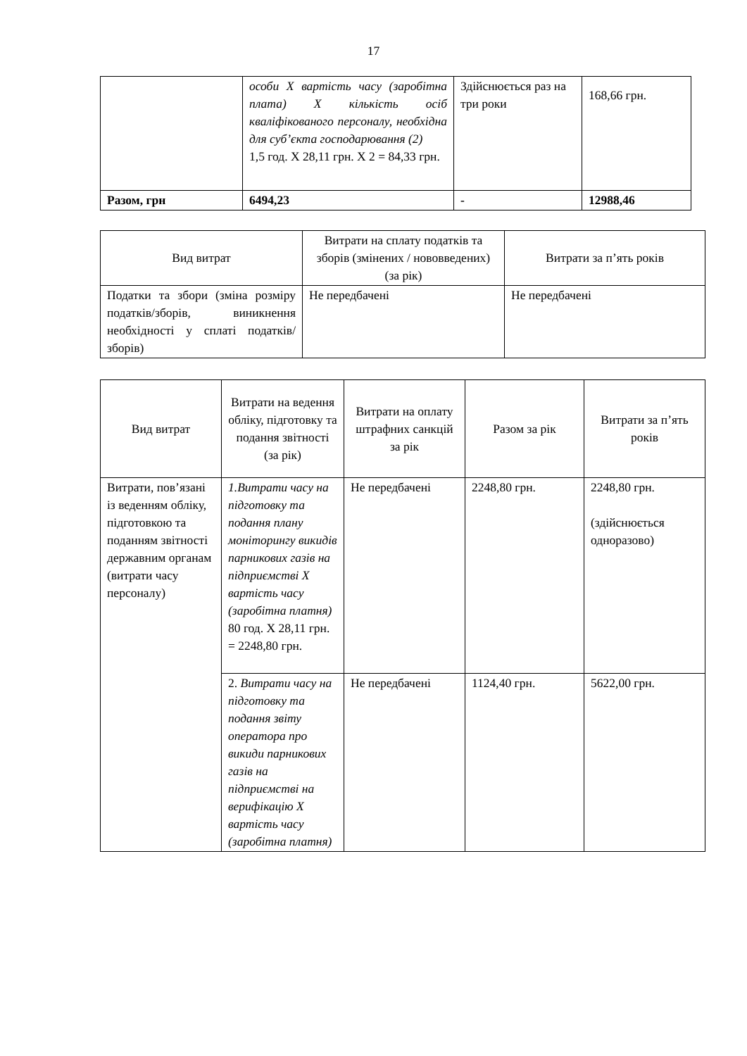17
| | особи Х вартість часу (заробітна плата) Х кількість осіб кваліфікованого персоналу, необхідна для суб’єкта господарювання (2) 1,5 год. Х 28,11 грн. Х 2 = 84,33 грн. | Здійснюється раз на три роки | 168,66 грн. |
| Разом, грн | 6494,23 | - | 12988,46 |
| Вид витрат | Витрати на сплату податків та зборів (змінених / нововведених) (за рік) | Витрати за п’ять років |
| --- | --- | --- |
| Податки та збори (зміна розміру податків/зборів, виникнення необхідності у сплаті податків/зборів) | Не передбачені | Не передбачені |
| Вид витрат | Витрати на ведення обліку, підготовку та подання звітності (за рік) | Витрати на оплату штрафних санкцій за рік | Разом за рік | Витрати за п’ять років |
| --- | --- | --- | --- | --- |
| Витрати, пов’язані із веденням обліку, підготовкою та поданням звітності державним органам (витрати часу персоналу) | 1.Витрати часу на підготовку та подання плану моніторингу викидів парникових газів на підприємстві Х вартість часу (заробітна платня) 80 год. Х 28,11 грн. = 2248,80 грн. | Не передбачені | 2248,80 грн. | 2248,80 грн. (здійснюється одноразово) |
| | 2. Витрати часу на підготовку та подання звіту оператора про викиди парникових газів на підприємстві на верифікацію Х вартість часу (заробітна платня) | Не передбачені | 1124,40 грн. | 5622,00 грн. |